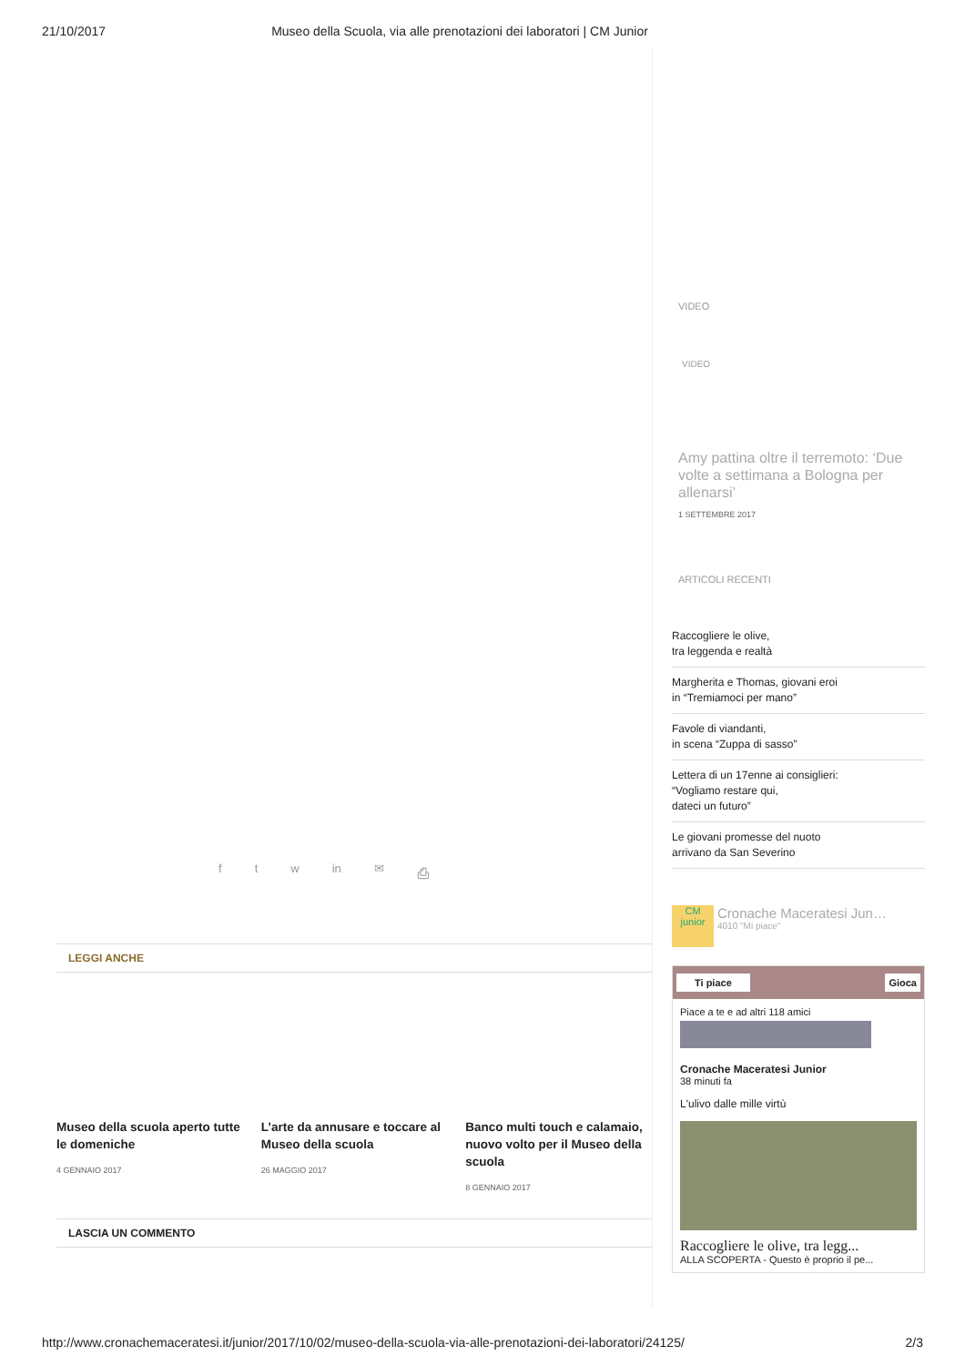21/10/2017 Museo della Scuola, via alle prenotazioni dei laboratori | CM Junior
VIDEO
VIDEO
Amy pattina oltre il terremoto: ‘Due volte a settimana a Bologna per allenarsi’
1 SETTEMBRE 2017
ARTICOLI RECENTI
Raccogliere le olive,
tra leggenda e realtà
Margherita e Thomas, giovani eroi
in “Tremiamoci per mano”
Favole di viandanti,
in scena “Zuppa di sasso”
Lettera di un 17enne ai consiglieri:
“Vogliamo restare qui,
dateci un futuro”
Le giovani promesse del nuoto
arrivano da San Severino
CM
junior
Cronache Maceratesi Jun…
4010 "Mi piace"
Ti piace Gioca
Piace a te e ad altri 118 amici
Cronache Maceratesi Junior
38 minuti fa
L'ulivo dalle mille virtù
Raccogliere le olive, tra legg...
ALLA SCOPERTA - Questo è proprio il pe...
f t w in ✉ ⎙
LEGGI ANCHE
Museo della scuola aperto tutte le domeniche
4 GENNAIO 2017
L’arte da annusare e toccare al Museo della scuola
26 MAGGIO 2017
Banco multi touch e calamaio, nuovo volto per il Museo della scuola
8 GENNAIO 2017
LASCIA UN COMMENTO
http://www.cronachemaceratesi.it/junior/2017/10/02/museo-della-scuola-via-alle-prenotazioni-dei-laboratori/24125/ 2/3